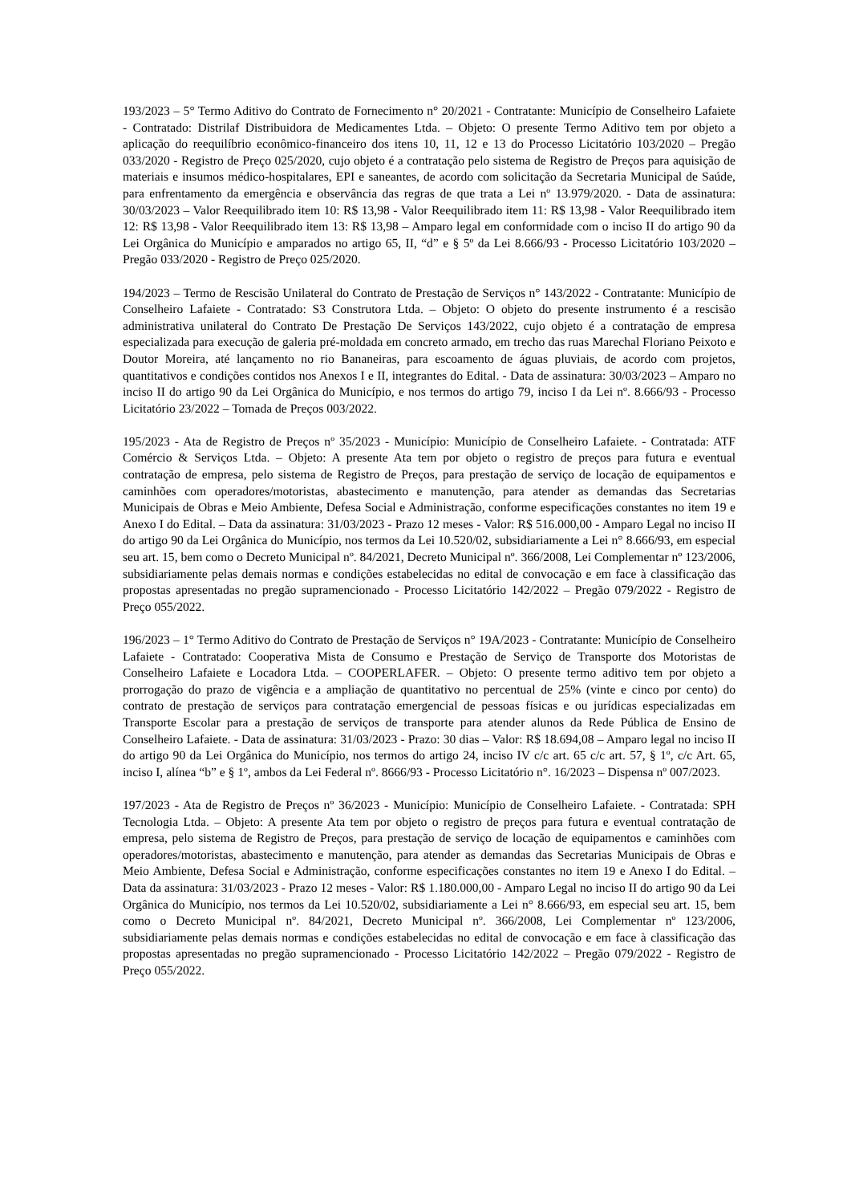193/2023 – 5° Termo Aditivo do Contrato de Fornecimento n° 20/2021 - Contratante: Município de Conselheiro Lafaiete - Contratado: Distrilaf Distribuidora de Medicamentes Ltda. – Objeto: O presente Termo Aditivo tem por objeto a aplicação do reequilíbrio econômico-financeiro dos itens 10, 11, 12 e 13 do Processo Licitatório 103/2020 – Pregão 033/2020 - Registro de Preço 025/2020, cujo objeto é a contratação pelo sistema de Registro de Preços para aquisição de materiais e insumos médico-hospitalares, EPI e saneantes, de acordo com solicitação da Secretaria Municipal de Saúde, para enfrentamento da emergência e observância das regras de que trata a Lei nº 13.979/2020. - Data de assinatura: 30/03/2023 – Valor Reequilibrado item 10: R$ 13,98 - Valor Reequilibrado item 11: R$ 13,98 - Valor Reequilibrado item 12: R$ 13,98 - Valor Reequilibrado item 13: R$ 13,98 – Amparo legal em conformidade com o inciso II do artigo 90 da Lei Orgânica do Município e amparados no artigo 65, II, “d” e § 5º da Lei 8.666/93 - Processo Licitatório 103/2020 – Pregão 033/2020 - Registro de Preço 025/2020.
194/2023 – Termo de Rescisão Unilateral do Contrato de Prestação de Serviços n° 143/2022 - Contratante: Município de Conselheiro Lafaiete - Contratado: S3 Construtora Ltda. – Objeto: O objeto do presente instrumento é a rescisão administrativa unilateral do Contrato De Prestação De Serviços 143/2022, cujo objeto é a contratação de empresa especializada para execução de galeria pré-moldada em concreto armado, em trecho das ruas Marechal Floriano Peixoto e Doutor Moreira, até lançamento no rio Bananeiras, para escoamento de águas pluviais, de acordo com projetos, quantitativos e condições contidos nos Anexos I e II, integrantes do Edital. - Data de assinatura: 30/03/2023 – Amparo no inciso II do artigo 90 da Lei Orgânica do Município, e nos termos do artigo 79, inciso I da Lei nº. 8.666/93 - Processo Licitatório 23/2022 – Tomada de Preços 003/2022.
195/2023 - Ata de Registro de Preços nº 35/2023 - Município: Município de Conselheiro Lafaiete. - Contratada: ATF Comércio & Serviços Ltda. – Objeto: A presente Ata tem por objeto o registro de preços para futura e eventual contratação de empresa, pelo sistema de Registro de Preços, para prestação de serviço de locação de equipamentos e caminhões com operadores/motoristas, abastecimento e manutenção, para atender as demandas das Secretarias Municipais de Obras e Meio Ambiente, Defesa Social e Administração, conforme especificações constantes no item 19 e Anexo I do Edital. – Data da assinatura: 31/03/2023 - Prazo 12 meses - Valor: R$ 516.000,00 - Amparo Legal no inciso II do artigo 90 da Lei Orgânica do Município, nos termos da Lei 10.520/02, subsidiariamente a Lei n° 8.666/93, em especial seu art. 15, bem como o Decreto Municipal nº. 84/2021, Decreto Municipal nº. 366/2008, Lei Complementar nº 123/2006, subsidiariamente pelas demais normas e condições estabelecidas no edital de convocação e em face à classificação das propostas apresentadas no pregão supramencionado - Processo Licitatório 142/2022 – Pregão 079/2022 - Registro de Preço 055/2022.
196/2023 – 1° Termo Aditivo do Contrato de Prestação de Serviços n° 19A/2023 - Contratante: Município de Conselheiro Lafaiete - Contratado: Cooperativa Mista de Consumo e Prestação de Serviço de Transporte dos Motoristas de Conselheiro Lafaiete e Locadora Ltda. – COOPERLAFER. – Objeto: O presente termo aditivo tem por objeto a prorrogação do prazo de vigência e a ampliação de quantitativo no percentual de 25% (vinte e cinco por cento) do contrato de prestação de serviços para contratação emergencial de pessoas físicas e ou jurídicas especializadas em Transporte Escolar para a prestação de serviços de transporte para atender alunos da Rede Pública de Ensino de Conselheiro Lafaiete. - Data de assinatura: 31/03/2023 - Prazo: 30 dias – Valor: R$ 18.694,08 – Amparo legal no inciso II do artigo 90 da Lei Orgânica do Município, nos termos do artigo 24, inciso IV c/c art. 65 c/c art. 57, § 1º, c/c Art. 65, inciso I, alínea “b” e § 1º, ambos da Lei Federal nº. 8666/93 - Processo Licitatório n°. 16/2023 – Dispensa nº 007/2023.
197/2023 - Ata de Registro de Preços nº 36/2023 - Município: Município de Conselheiro Lafaiete. - Contratada: SPH Tecnologia Ltda. – Objeto: A presente Ata tem por objeto o registro de preços para futura e eventual contratação de empresa, pelo sistema de Registro de Preços, para prestação de serviço de locação de equipamentos e caminhões com operadores/motoristas, abastecimento e manutenção, para atender as demandas das Secretarias Municipais de Obras e Meio Ambiente, Defesa Social e Administração, conforme especificações constantes no item 19 e Anexo I do Edital. – Data da assinatura: 31/03/2023 - Prazo 12 meses - Valor: R$ 1.180.000,00 - Amparo Legal no inciso II do artigo 90 da Lei Orgânica do Município, nos termos da Lei 10.520/02, subsidiariamente a Lei n° 8.666/93, em especial seu art. 15, bem como o Decreto Municipal nº. 84/2021, Decreto Municipal nº. 366/2008, Lei Complementar nº 123/2006, subsidiariamente pelas demais normas e condições estabelecidas no edital de convocação e em face à classificação das propostas apresentadas no pregão supramencionado - Processo Licitatório 142/2022 – Pregão 079/2022 - Registro de Preço 055/2022.